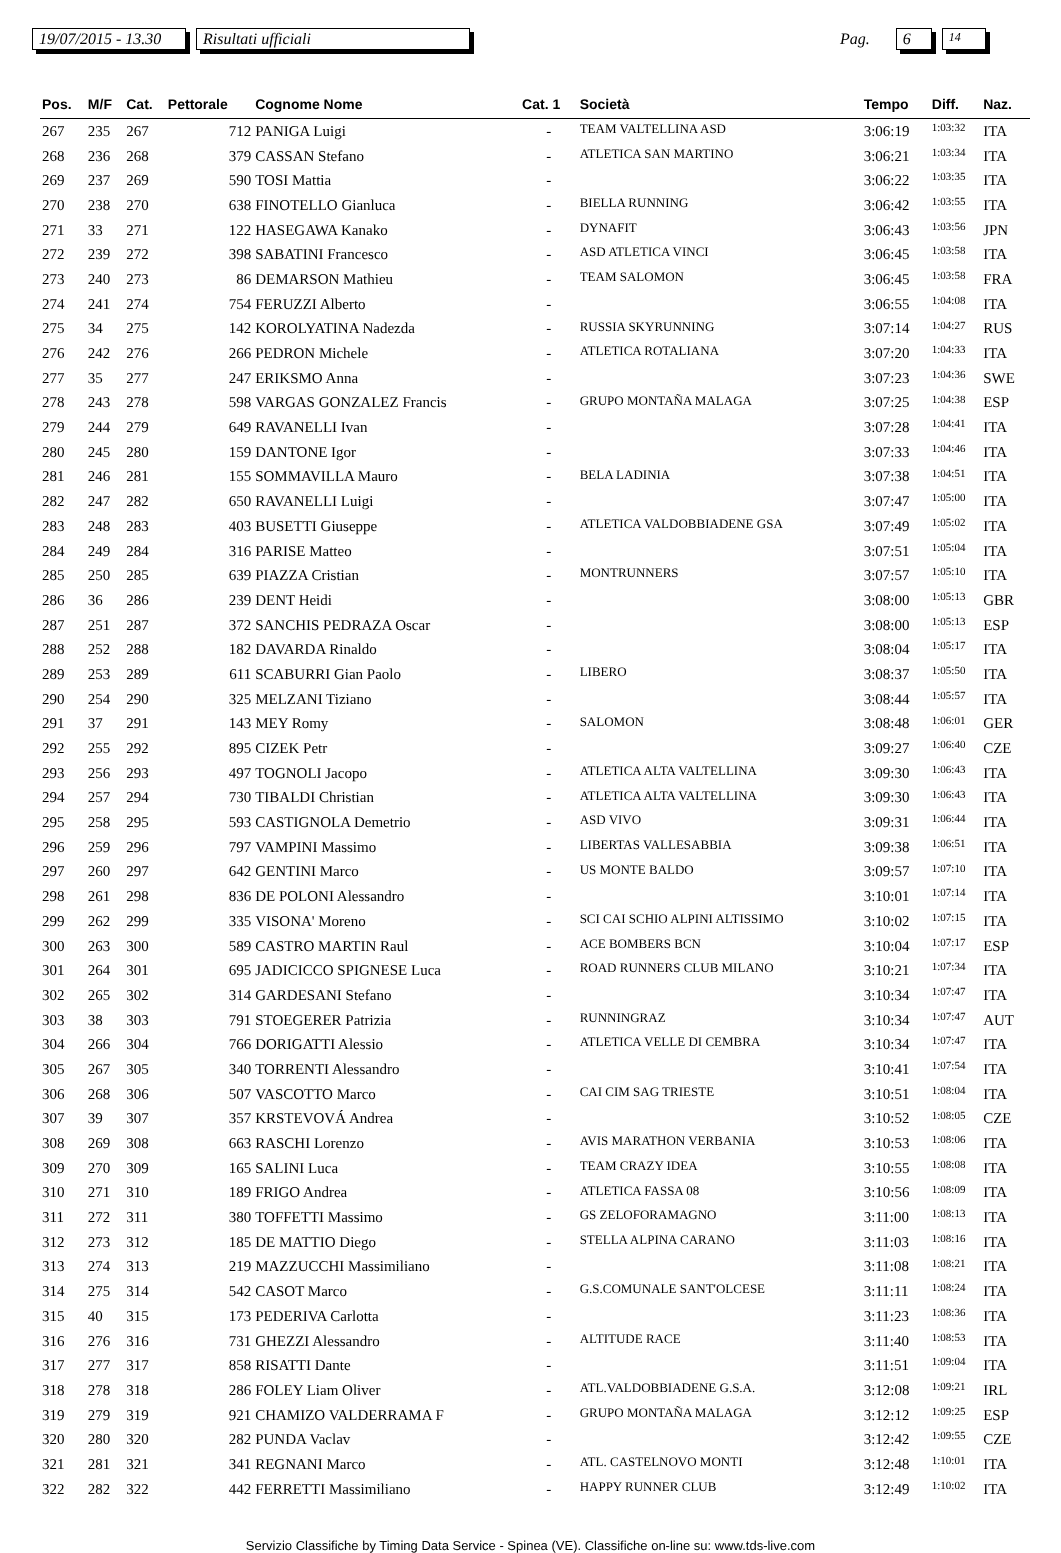19/07/2015 - 13.30 Risultati ufficiali Pag. 6 14
| Pos. | M/F | Cat. | Pettorale | Cognome Nome | Cat. 1 | Società | Tempo | Diff. | Naz. |
| --- | --- | --- | --- | --- | --- | --- | --- | --- | --- |
| 267 | 235 | 267 | 712 | PANIGA Luigi | - | TEAM VALTELLINA ASD | 3:06:19 | 1:03:32 | ITA |
| 268 | 236 | 268 | 379 | CASSAN Stefano | - | ATLETICA SAN MARTINO | 3:06:21 | 1:03:34 | ITA |
| 269 | 237 | 269 | 590 | TOSI Mattia | - | | 3:06:22 | 1:03:35 | ITA |
| 270 | 238 | 270 | 638 | FINOTELLO Gianluca | - | BIELLA RUNNING | 3:06:42 | 1:03:55 | ITA |
| 271 | 33 | 271 | 122 | HASEGAWA Kanako | - | DYNAFIT | 3:06:43 | 1:03:56 | JPN |
| 272 | 239 | 272 | 398 | SABATINI Francesco | - | ASD ATLETICA VINCI | 3:06:45 | 1:03:58 | ITA |
| 273 | 240 | 273 | 86 | DEMARSON Mathieu | - | TEAM SALOMON | 3:06:45 | 1:03:58 | FRA |
| 274 | 241 | 274 | 754 | FERUZZI Alberto | - | | 3:06:55 | 1:04:08 | ITA |
| 275 | 34 | 275 | 142 | KOROLYATINA Nadezda | - | RUSSIA SKYRUNNING | 3:07:14 | 1:04:27 | RUS |
| 276 | 242 | 276 | 266 | PEDRON Michele | - | ATLETICA ROTALIANA | 3:07:20 | 1:04:33 | ITA |
| 277 | 35 | 277 | 247 | ERIKSMO Anna | - | | 3:07:23 | 1:04:36 | SWE |
| 278 | 243 | 278 | 598 | VARGAS GONZALEZ Francis | - | GRUPO MONTAÑA MALAGA | 3:07:25 | 1:04:38 | ESP |
| 279 | 244 | 279 | 649 | RAVANELLI Ivan | - | | 3:07:28 | 1:04:41 | ITA |
| 280 | 245 | 280 | 159 | DANTONE Igor | - | | 3:07:33 | 1:04:46 | ITA |
| 281 | 246 | 281 | 155 | SOMMAVILLA Mauro | - | BELA LADINIA | 3:07:38 | 1:04:51 | ITA |
| 282 | 247 | 282 | 650 | RAVANELLI Luigi | - | | 3:07:47 | 1:05:00 | ITA |
| 283 | 248 | 283 | 403 | BUSETTI Giuseppe | - | ATLETICA VALDOBBIADENE GSA | 3:07:49 | 1:05:02 | ITA |
| 284 | 249 | 284 | 316 | PARISE Matteo | - | | 3:07:51 | 1:05:04 | ITA |
| 285 | 250 | 285 | 639 | PIAZZA Cristian | - | MONTRUNNERS | 3:07:57 | 1:05:10 | ITA |
| 286 | 36 | 286 | 239 | DENT Heidi | - | | 3:08:00 | 1:05:13 | GBR |
| 287 | 251 | 287 | 372 | SANCHIS PEDRAZA Oscar | - | | 3:08:00 | 1:05:13 | ESP |
| 288 | 252 | 288 | 182 | DAVARDA Rinaldo | - | | 3:08:04 | 1:05:17 | ITA |
| 289 | 253 | 289 | 611 | SCABURRI Gian Paolo | - | LIBERO | 3:08:37 | 1:05:50 | ITA |
| 290 | 254 | 290 | 325 | MELZANI Tiziano | - | | 3:08:44 | 1:05:57 | ITA |
| 291 | 37 | 291 | 143 | MEY Romy | - | SALOMON | 3:08:48 | 1:06:01 | GER |
| 292 | 255 | 292 | 895 | CIZEK Petr | - | | 3:09:27 | 1:06:40 | CZE |
| 293 | 256 | 293 | 497 | TOGNOLI Jacopo | - | ATLETICA ALTA VALTELLINA | 3:09:30 | 1:06:43 | ITA |
| 294 | 257 | 294 | 730 | TIBALDI Christian | - | ATLETICA ALTA VALTELLINA | 3:09:30 | 1:06:43 | ITA |
| 295 | 258 | 295 | 593 | CASTIGNOLA Demetrio | - | ASD VIVO | 3:09:31 | 1:06:44 | ITA |
| 296 | 259 | 296 | 797 | VAMPINI Massimo | - | LIBERTAS VALLESABBIA | 3:09:38 | 1:06:51 | ITA |
| 297 | 260 | 297 | 642 | GENTINI Marco | - | US MONTE BALDO | 3:09:57 | 1:07:10 | ITA |
| 298 | 261 | 298 | 836 | DE POLONI Alessandro | - | | 3:10:01 | 1:07:14 | ITA |
| 299 | 262 | 299 | 335 | VISONA' Moreno | - | SCI CAI SCHIO ALPINI ALTISSIMO | 3:10:02 | 1:07:15 | ITA |
| 300 | 263 | 300 | 589 | CASTRO MARTIN Raul | - | ACE BOMBERS BCN | 3:10:04 | 1:07:17 | ESP |
| 301 | 264 | 301 | 695 | JADICICCO SPIGNESE Luca | - | ROAD RUNNERS CLUB MILANO | 3:10:21 | 1:07:34 | ITA |
| 302 | 265 | 302 | 314 | GARDESANI Stefano | - | | 3:10:34 | 1:07:47 | ITA |
| 303 | 38 | 303 | 791 | STOEGERER Patrizia | - | RUNNINGRAZ | 3:10:34 | 1:07:47 | AUT |
| 304 | 266 | 304 | 766 | DORIGATTI Alessio | - | ATLETICA VELLE DI CEMBRA | 3:10:34 | 1:07:47 | ITA |
| 305 | 267 | 305 | 340 | TORRENTI Alessandro | - | | 3:10:41 | 1:07:54 | ITA |
| 306 | 268 | 306 | 507 | VASCOTTO Marco | - | CAI CIM SAG TRIESTE | 3:10:51 | 1:08:04 | ITA |
| 307 | 39 | 307 | 357 | KRSTEVOVÁ Andrea | - | | 3:10:52 | 1:08:05 | CZE |
| 308 | 269 | 308 | 663 | RASCHI Lorenzo | - | AVIS MARATHON VERBANIA | 3:10:53 | 1:08:06 | ITA |
| 309 | 270 | 309 | 165 | SALINI Luca | - | TEAM CRAZY IDEA | 3:10:55 | 1:08:08 | ITA |
| 310 | 271 | 310 | 189 | FRIGO Andrea | - | ATLETICA FASSA 08 | 3:10:56 | 1:08:09 | ITA |
| 311 | 272 | 311 | 380 | TOFFETTI Massimo | - | GS ZELOFORAMAGNO | 3:11:00 | 1:08:13 | ITA |
| 312 | 273 | 312 | 185 | DE MATTIO Diego | - | STELLA ALPINA CARANO | 3:11:03 | 1:08:16 | ITA |
| 313 | 274 | 313 | 219 | MAZZUCCHI Massimiliano | - | | 3:11:08 | 1:08:21 | ITA |
| 314 | 275 | 314 | 542 | CASOT Marco | - | G.S.COMUNALE SANT'OLCESE | 3:11:11 | 1:08:24 | ITA |
| 315 | 40 | 315 | 173 | PEDERIVA Carlotta | - | | 3:11:23 | 1:08:36 | ITA |
| 316 | 276 | 316 | 731 | GHEZZI Alessandro | - | ALTITUDE RACE | 3:11:40 | 1:08:53 | ITA |
| 317 | 277 | 317 | 858 | RISATTI Dante | - | | 3:11:51 | 1:09:04 | ITA |
| 318 | 278 | 318 | 286 | FOLEY Liam Oliver | - | ATL.VALDOBBIADENE G.S.A. | 3:12:08 | 1:09:21 | IRL |
| 319 | 279 | 319 | 921 | CHAMIZO VALDERRAMA F | - | GRUPO MONTAÑA MALAGA | 3:12:12 | 1:09:25 | ESP |
| 320 | 280 | 320 | 282 | PUNDA Vaclav | - | | 3:12:42 | 1:09:55 | CZE |
| 321 | 281 | 321 | 341 | REGNANI Marco | - | ATL. CASTELNOVO MONTI | 3:12:48 | 1:10:01 | ITA |
| 322 | 282 | 322 | 442 | FERRETTI Massimiliano | - | HAPPY RUNNER CLUB | 3:12:49 | 1:10:02 | ITA |
Servizio Classifiche by Timing Data Service - Spinea (VE). Classifiche on-line su: www.tds-live.com